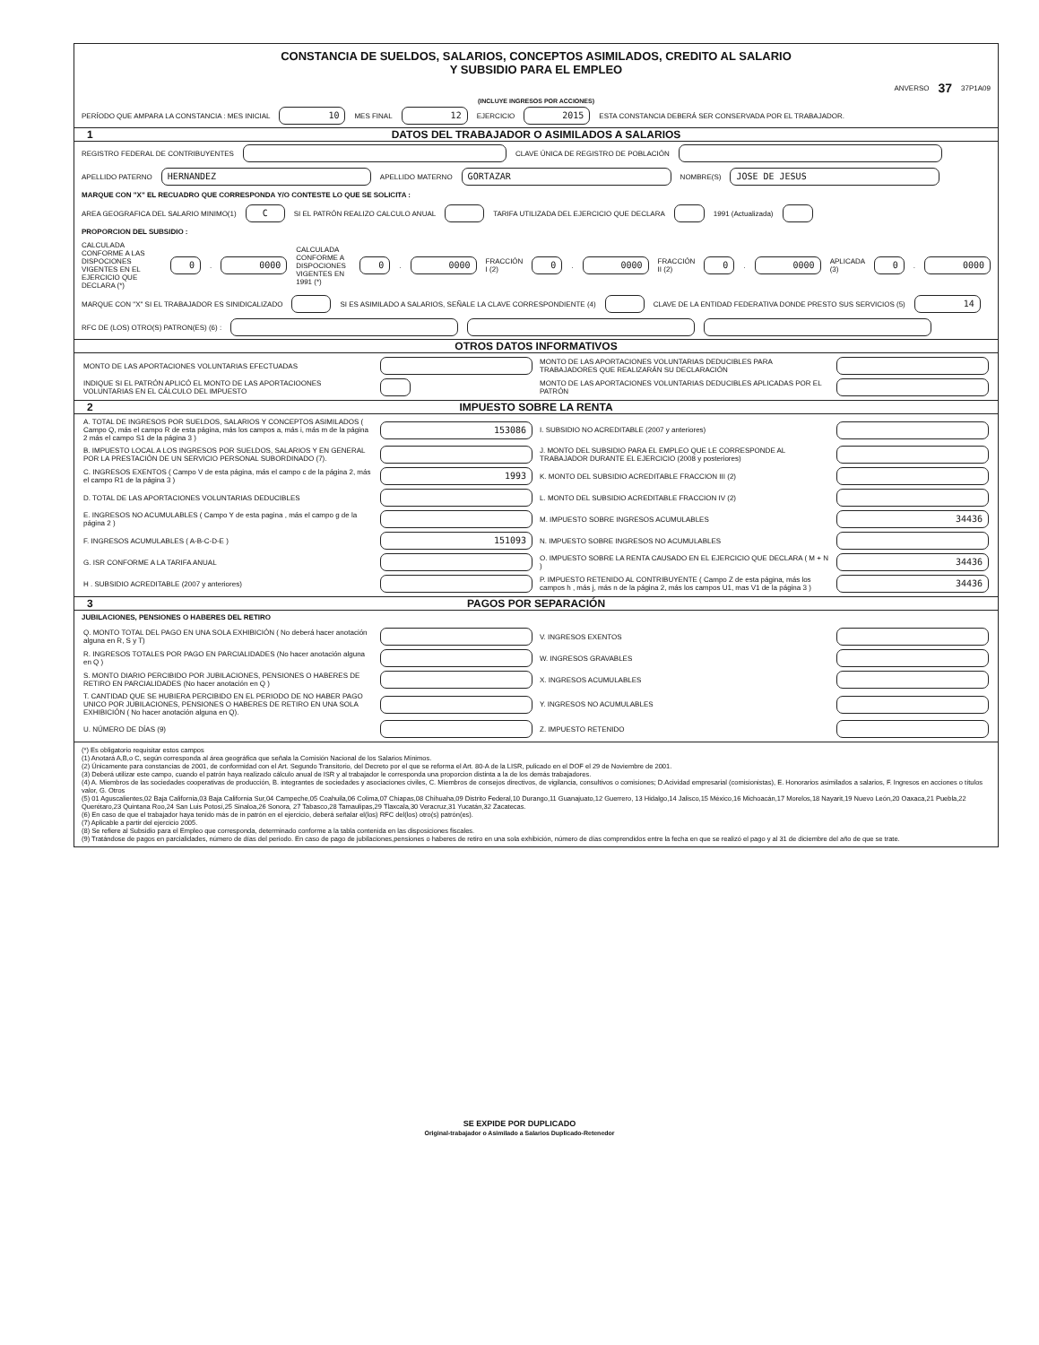CONSTANCIA DE SUELDOS, SALARIOS, CONCEPTOS ASIMILADOS, CREDITO AL SALARIO
Y SUBSIDIO PARA EL EMPLEO
ANVERSO 37 37P1A09
(INCLUYE INGRESOS POR ACCIONES)
PERÍODO QUE AMPARA LA CONSTANCIA : MES INICIAL 10 MES FINAL 12 EJERCICIO 2015 ESTA CONSTANCIA DEBERÁ SER CONSERVADA POR EL TRABAJADOR.
1 DATOS DEL TRABAJADOR O ASIMILADOS A SALARIOS
REGISTRO FEDERAL DE CONTRIBUYENTES CLAVE ÚNICA DE REGISTRO DE POBLACIÓN
APELLIDO PATERNO HERNANDEZ APELLIDO MATERNO GORTAZAR NOMBRE(S) JOSE DE JESUS
MARQUE CON "X" EL RECUADRO QUE CORRESPONDA Y/O CONTESTE LO QUE SE SOLICITA :
AREA GEOGRAFICA DEL SALARIO MINIMO(1) C SI EL PATRÓN REALIZO CALCULO ANUAL TARIFA UTILIZADA DEL EJERCICIO QUE DECLARA 1991 (Actualizada)
PROPORCION DEL SUBSIDIO :
CALCULADA CONFORME A LAS DISPOCIONES VIGENTES EN EL EJERCICIO QUE DECLARA (*) 0. 0000 CALCULADA CONFORME A DISPOCIONES VIGENTES EN 1991 (*) 0. 0000 FRACCIÓN I (2) 0. 0000 FRACCIÓN II (2) 0. 0000 APLICADA (3) 0. 0000
MARQUE CON "X" SI EL TRABAJADOR ES SINIDICALIZADO SI ES ASIMILADO A SALARIOS, SEÑALE LA CLAVE CORRESPONDIENTE (4) CLAVE DE LA ENTIDAD FEDERATIVA DONDE PRESTO SUS SERVICIOS (5) 14
RFC DE (LOS) OTRO(S) PATRON(ES) (6) :
OTROS DATOS INFORMATIVOS
MONTO DE LAS APORTACIONES VOLUNTARIAS EFECTUADAS
MONTO DE LAS APORTACIONES VOLUNTARIAS DEDUCIBLES PARA TRABAJADORES QUE REALIZARÁN SU DECLARACIÓN
INDIQUE SI EL PATRÓN APLICÓ EL MONTO DE LAS APORTACIOONES VOLUNTARIAS EN EL CÁLCULO DEL IMPUESTO
MONTO DE LAS APORTACIONES VOLUNTARIAS DEDUCIBLES APLICADAS POR EL PATRÓN
2 IMPUESTO SOBRE LA RENTA
A. TOTAL DE INGRESOS POR SUELDOS, SALARIOS Y CONCEPTOS ASIMILADOS ( Campo Q, más el campo R de esta página, más los campos a, más i, más m de la página 2 más el campo S1 de la página 3 )
153086
I. SUBSIDIO NO ACREDITABLE (2007 y anteriores)
B. IMPUESTO LOCAL A LOS INGRESOS POR SUELDOS, SALARIOS Y EN GENERAL POR LA PRESTACIÓN DE UN SERVICIO PERSONAL SUBORDINADO (7).
J. MONTO DEL SUBSIDIO PARA EL EMPLEO QUE LE CORRESPONDE AL TRABAJADOR DURANTE EL EJERCICIO (2008 y posteriores)
C. INGRESOS EXENTOS ( Campo V de esta página, más el campo c de la página 2, más el campo R1 de la página 3 )
1993
K. MONTO DEL SUBSIDIO ACREDITABLE FRACCION III (2)
D. TOTAL DE LAS APORTACIONES VOLUNTARIAS DEDUCIBLES
L. MONTO DEL SUBSIDIO ACREDITABLE FRACCION IV (2)
E. INGRESOS NO ACUMULABLES ( Campo Y de esta pagina , más el campo g de la página 2 )
M. IMPUESTO SOBRE INGRESOS ACUMULABLES
34436
F. INGRESOS ACUMULABLES ( A-B-C-D-E )
151093
N. IMPUESTO SOBRE INGRESOS NO ACUMULABLES
G. ISR CONFORME A LA TARIFA ANUAL
O. IMPUESTO SOBRE LA RENTA CAUSADO EN EL EJERCICIO QUE DECLARA ( M + N )
34436
H . SUBSIDIO ACREDITABLE (2007 y anteriores)
P. IMPUESTO RETENIDO AL CONTRIBUYENTE ( Campo Z de esta página, más los campos h , más j, más n de la página 2, más los campos U1, mas V1 de la página 3 )
34436
3 PAGOS POR SEPARACIÓN
JUBILACIONES, PENSIONES O HABERES DEL RETIRO
Q. MONTO TOTAL DEL PAGO EN UNA SOLA EXHIBICIÓN ( No deberá hacer anotación alguna en R, S y T)
V. INGRESOS EXENTOS
R. INGRESOS TOTALES POR PAGO EN PARCIALIDADES (No hacer anotación alguna en Q )
W. INGRESOS GRAVABLES
S. MONTO DIARIO PERCIBIDO POR JUBILACIONES, PENSIONES O HABERES DE RETIRO EN PARCIALIDADES (No hacer anotación en Q )
X. INGRESOS ACUMULABLES
T. CANTIDAD QUE SE HUBIERA PERCIBIDO EN EL PERIODO DE NO HABER PAGO UNICO POR JUBILACIONES, PENSIONES O HABERES DE RETIRO EN UNA SOLA EXHIBICIÓN ( No hacer anotación alguna en Q).
Y. INGRESOS NO ACUMULABLES
U. NÚMERO DE DÍAS (9)
Z. IMPUESTO RETENIDO
(*) Es obligatorio requisitar estos campos
(1) Anotará A,B,o C, según corresponda al área geográfica que señala la Comisión Nacional de los Salarios Mínimos.
(2) Únicamente para constancias de 2001, de conformidad con el Art. Segundo Transitorio, del Decreto por el que se reforma el Art. 80-A de la LISR, pulicado en el DOF el 29 de Noviembre de 2001.
(3) Deberá utilizar este campo, cuando el patrón haya realizado cálculo anual de ISR y al trabajador le corresponda una proporcion distinta a la de los demás trabajadores.
(4) A. Miembros de las sociedades cooperativas de producción, B. integrantes de sociedades y asociaciones civiles, C. Miembros de consejos directivos, de vigilancia, consultivos o comisiones; D.Acividad empresarial (comisionistas), E. Honorarios asimilados a salarios, F. Ingresos en acciones o títulos valor, G. Otros
(5) 01 Aguscalientes,02 Baja California,03 Baja California Sur,04 Campeche,05 Coahuila,06 Colima,07 Chiapas,08 Chihuaha,09 Distrito Federal,10 Durango,11 Guanajuato,12 Guerrero, 13 Hidalgo,14 Jalisco,15 México,16 Michoacán,17 Morelos,18 Nayarit,19 Nuevo León,20 Oaxaca,21 Puebla,22 Querétaro,23 Quintana Roo,24 San Luis Potosí,25 Sinaloa,26 Sonora, 27 Tabasco,28 Tamaulipas,29 Tlaxcala,30 Veracruz,31 Yucatán,32 Zacatecas.
(6) En caso de que el trabajador haya tenido más de in patrón en el ejercicio, deberá señalar el(los) RFC del(los) otro(s) patrón(es).
(7) Aplicable a partir del ejercicio 2005.
(8) Se refiere al Subsidio para el Empleo que corresponda, determinado conforme a la tabla contenida en las disposiciones fiscales.
(9) Tratándose de pagos en parcialidades, número de días del periodo. En caso de pago de jubilaciones,pensiones o haberes de retiro en una sola exhibición, número de días comprendidos entre la fecha en que se realizó el pago y al 31 de diciembre del año de que se trate.
SE EXPIDE POR DUPLICADO
Original-trabajador o Asimilado a Salarios Duplicado-Retenedor